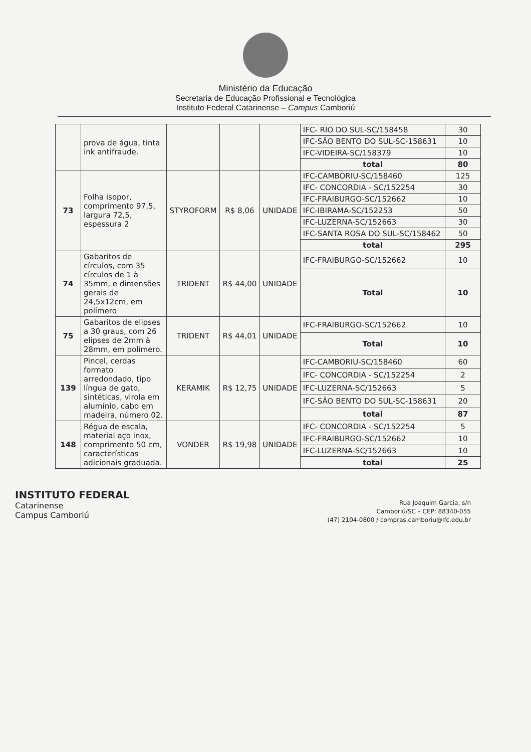Ministério da Educação
Secretaria de Educação Profissional e Tecnológica
Instituto Federal Catarinense – Campus Camboriú
| | prova de água, tinta ink antifraude. | | | | IFC- RIO DO SUL-SC/158458 | 30 |
| | | | | | IFC-SÃO BENTO DO SUL-SC-158631 | 10 |
| | | | | | IFC-VIDEIRA-SC/158379 | 10 |
| | | | | | total | 80 |
| 73 | Folha isopor, comprimento 97,5, largura 72,5, espessura 2 | STYROFORM | R$ 8,06 | UNIDADE | IFC-CAMBORIU-SC/158460 | 125 |
| | | | | | IFC- CONCORDIA - SC/152254 | 30 |
| | | | | | IFC-FRAIBURGO-SC/152662 | 10 |
| | | | | | IFC-IBIRAMA-SC/152253 | 50 |
| | | | | | IFC-LUZERNA-SC/152663 | 30 |
| | | | | | IFC-SANTA ROSA DO SUL-SC/158462 | 50 |
| | | | | | total | 295 |
| 74 | Gabaritos de círculos, com 35 círculos de 1 à 35mm, e dimensões gerais de 24,5x12cm, em polímero | TRIDENT | R$ 44,00 | UNIDADE | IFC-FRAIBURGO-SC/152662 | 10 |
| | | | | | Total | 10 |
| 75 | Gabaritos de elipses a 30 graus, com 26 elipses de 2mm à 28mm, em polímero. | TRIDENT | R$ 44,01 | UNIDADE | IFC-FRAIBURGO-SC/152662 | 10 |
| | | | | | Total | 10 |
| 139 | Pincel, cerdas formato arredondado, tipo língua de gato, sintéticas, virola em alumínio, cabo em madeira, número 02. | KERAMIK | R$ 12,75 | UNIDADE | IFC-CAMBORIU-SC/158460 | 60 |
| | | | | | IFC- CONCORDIA - SC/152254 | 2 |
| | | | | | IFC-LUZERNA-SC/152663 | 5 |
| | | | | | IFC-SÃO BENTO DO SUL-SC-158631 | 20 |
| | | | | | total | 87 |
| 148 | Régua de escala, material aço inox, comprimento 50 cm, características adicionais graduada. | VONDER | R$ 19,98 | UNIDADE | IFC- CONCORDIA - SC/152254 | 5 |
| | | | | | IFC-FRAIBURGO-SC/152662 | 10 |
| | | | | | IFC-LUZERNA-SC/152663 | 10 |
| | | | | | total | 25 |
INSTITUTO FEDERAL
Catarinense
Campus Camboriú
Rua Joaquim Garcia, s/n
Camboriú/SC – CEP: 88340-055
(47) 2104-0800 / compras.camboriu@ifc.edu.br